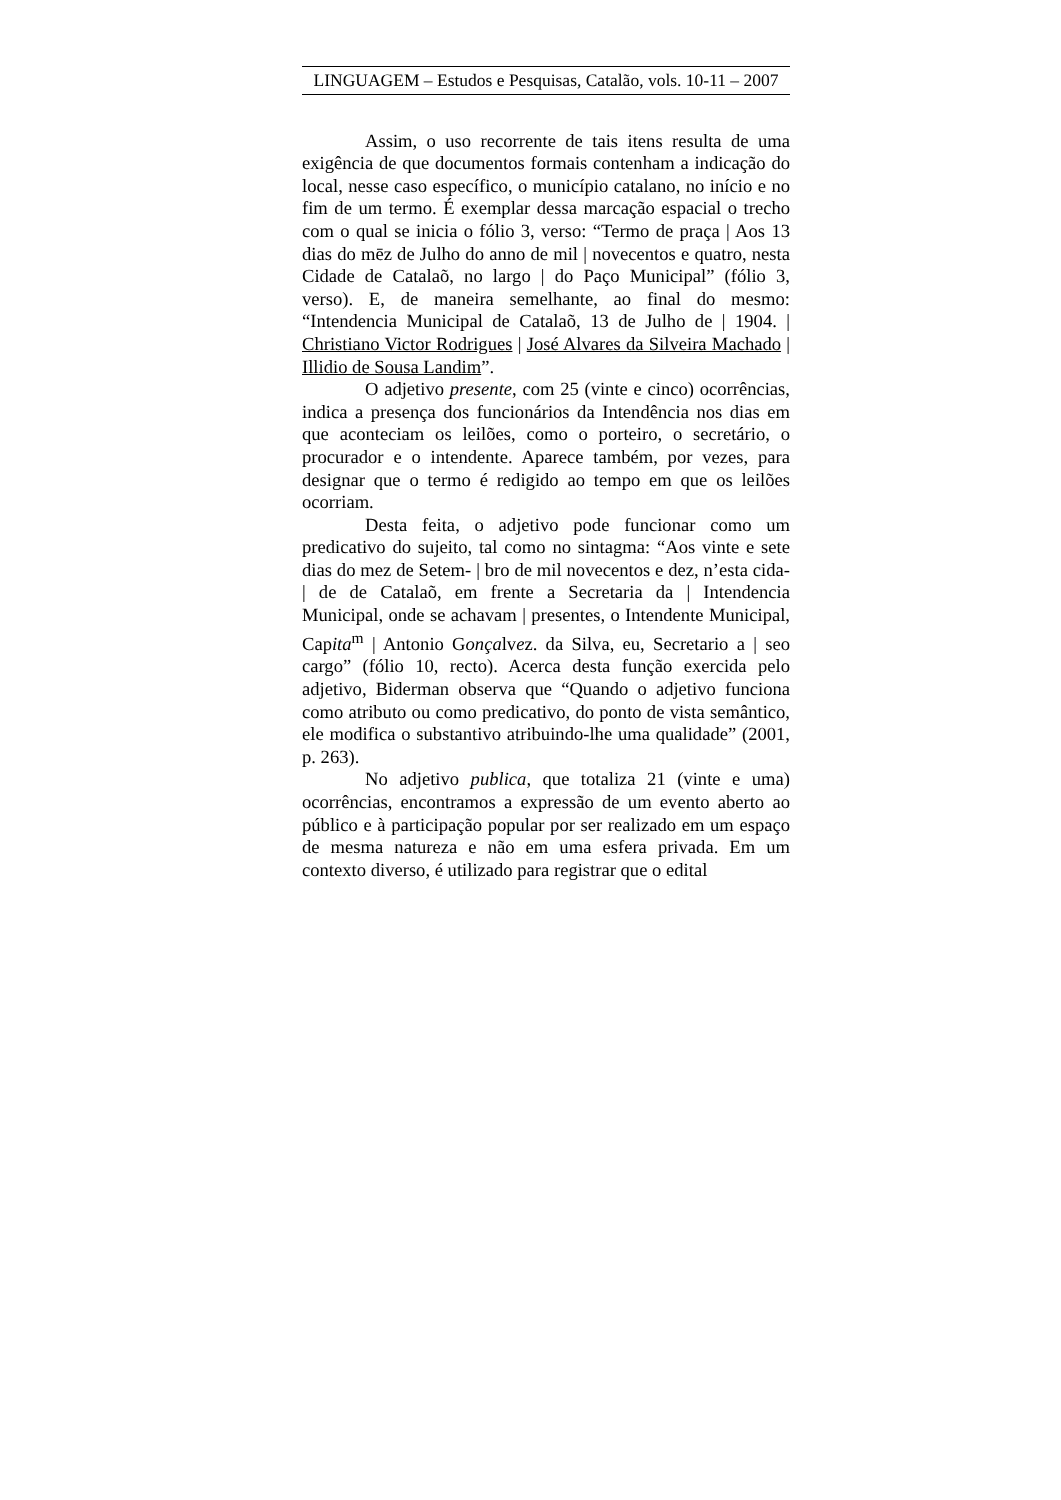LINGUAGEM – Estudos e Pesquisas, Catalão, vols. 10-11 – 2007
Assim, o uso recorrente de tais itens resulta de uma exigência de que documentos formais contenham a indicação do local, nesse caso específico, o município catalano, no início e no fim de um termo. É exemplar dessa marcação espacial o trecho com o qual se inicia o fólio 3, verso: “Termo de praça | Aos 13 dias do mēz de Julho do anno de mil | novecentos e quatro, nesta Cidade de Catalaõ, no largo | do Paço Municipal” (fólio 3, verso). E, de maneira semelhante, ao final do mesmo: “Intendencia Municipal de Catalaõ, 13 de Julho de | 1904. | Christiano Victor Rodrigues | José Alvares da Silveira Machado | Illidio de Sousa Landim”.
O adjetivo presente, com 25 (vinte e cinco) ocorrências, indica a presença dos funcionários da Intendência nos dias em que aconteciam os leilões, como o porteiro, o secretário, o procurador e o intendente. Aparece também, por vezes, para designar que o termo é redigido ao tempo em que os leilões ocorriam.
Desta feita, o adjetivo pode funcionar como um predicativo do sujeito, tal como no sintagma: “Aos vinte e sete dias do mez de Setem- | bro de mil novecentos e dez, n’esta cida- | de de Catalaõ, em frente a Secretaria da | Intendencia Municipal, onde se achavam | presentes, o Intendente Municipal, Capita<sup>m</sup> | Antonio Gonçalvez. da Silva, eu, Secretario a | seo cargo” (fólio 10, recto). Acerca desta função exercida pelo adjetivo, Biderman observa que “Quando o adjetivo funciona como atributo ou como predicativo, do ponto de vista semântico, ele modifica o substantivo atribuindo-lhe uma qualidade” (2001, p. 263).
No adjetivo publica, que totaliza 21 (vinte e uma) ocorrências, encontramos a expressão de um evento aberto ao público e à participação popular por ser realizado em um espaço de mesma natureza e não em uma esfera privada. Em um contexto diverso, é utilizado para registrar que o edital